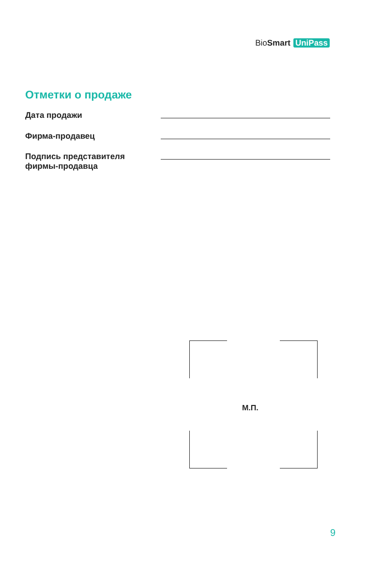BioSmart UniPass
Отметки о продаже
Дата продажи
Фирма-продавец
Подпись представителя
фирмы-продавца
М.П.
9